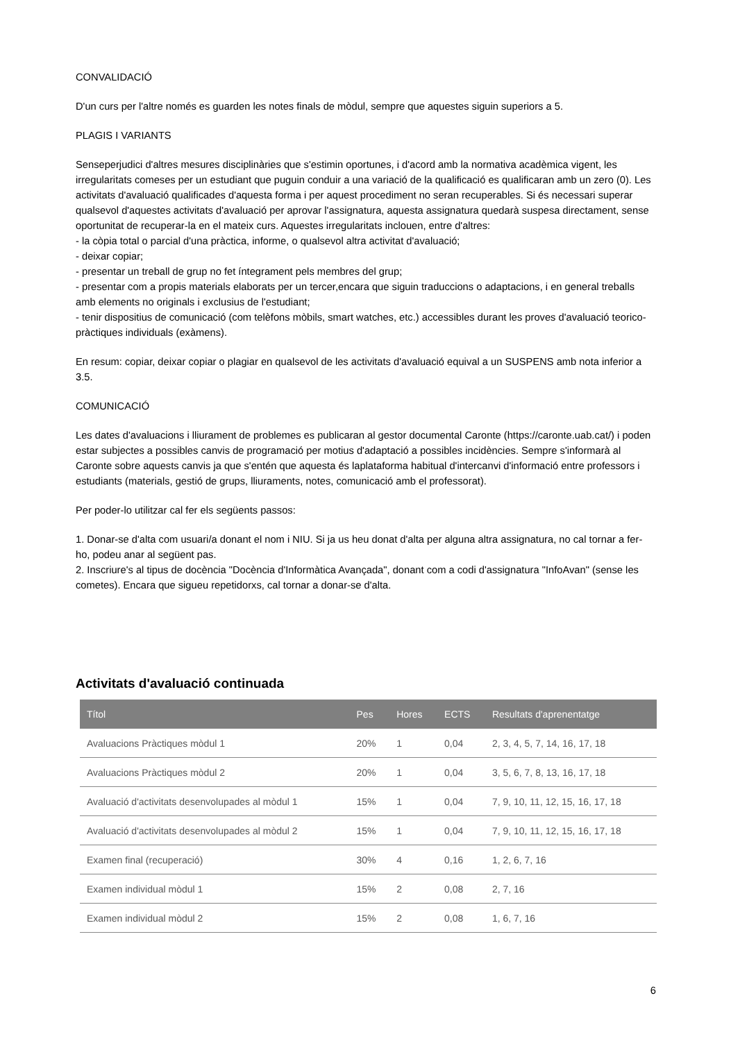CONVALIDACIÓ
D'un curs per l'altre només es guarden les notes finals de mòdul, sempre que aquestes siguin superiors a 5.
PLAGIS I VARIANTS
Senseperjudici d'altres mesures disciplinàries que s'estimin oportunes, i d'acord amb la normativa acadèmica vigent, les irregularitats comeses per un estudiant que puguin conduir a una variació de la qualificació es qualificaran amb un zero (0). Les activitats d'avaluació qualificades d'aquesta forma i per aquest procediment no seran recuperables. Si és necessari superar qualsevol d'aquestes activitats d'avaluació per aprovar l'assignatura, aquesta assignatura quedarà suspesa directament, sense oportunitat de recuperar-la en el mateix curs. Aquestes irregularitats inclouen, entre d'altres:
- la còpia total o parcial d'una pràctica, informe, o qualsevol altra activitat d'avaluació;
- deixar copiar;
- presentar un treball de grup no fet íntegrament pels membres del grup;
- presentar com a propis materials elaborats per un tercer,encara que siguin traduccions o adaptacions, i en general treballs amb elements no originals i exclusius de l'estudiant;
- tenir dispositius de comunicació (com telèfons mòbils, smart watches, etc.) accessibles durant les proves d'avaluació teorico-pràctiques individuals (exàmens).
En resum: copiar, deixar copiar o plagiar en qualsevol de les activitats d'avaluació equival a un SUSPENS amb nota inferior a 3.5.
COMUNICACIÓ
Les dates d'avaluacions i lliurament de problemes es publicaran al gestor documental Caronte (https://caronte.uab.cat/) i poden estar subjectes a possibles canvis de programació per motius d'adaptació a possibles incidències. Sempre s'informarà al Caronte sobre aquests canvis ja que s'entén que aquesta és laplataforma habitual d'intercanvi d'informació entre professors i estudiants (materials, gestió de grups, lliuraments, notes, comunicació amb el professorat).
Per poder-lo utilitzar cal fer els següents passos:
1. Donar-se d'alta com usuari/a donant el nom i NIU. Si ja us heu donat d'alta per alguna altra assignatura, no cal tornar a fer-ho, podeu anar al següent pas.
2. Inscriure's al tipus de docència "Docència d'Informàtica Avançada", donant com a codi d'assignatura "InfoAvan" (sense les cometes). Encara que sigueu repetidorxs, cal tornar a donar-se d'alta.
Activitats d'avaluació continuada
| Títol | Pes | Hores | ECTS | Resultats d'aprenentatge |
| --- | --- | --- | --- | --- |
| Avaluacions Pràctiques mòdul 1 | 20% | 1 | 0,04 | 2, 3, 4, 5, 7, 14, 16, 17, 18 |
| Avaluacions Pràctiques mòdul 2 | 20% | 1 | 0,04 | 3, 5, 6, 7, 8, 13, 16, 17, 18 |
| Avaluació d'activitats desenvolupades al mòdul 1 | 15% | 1 | 0,04 | 7, 9, 10, 11, 12, 15, 16, 17, 18 |
| Avaluació d'activitats desenvolupades al mòdul 2 | 15% | 1 | 0,04 | 7, 9, 10, 11, 12, 15, 16, 17, 18 |
| Examen final (recuperació) | 30% | 4 | 0,16 | 1, 2, 6, 7, 16 |
| Examen individual mòdul 1 | 15% | 2 | 0,08 | 2, 7, 16 |
| Examen individual mòdul 2 | 15% | 2 | 0,08 | 1, 6, 7, 16 |
6